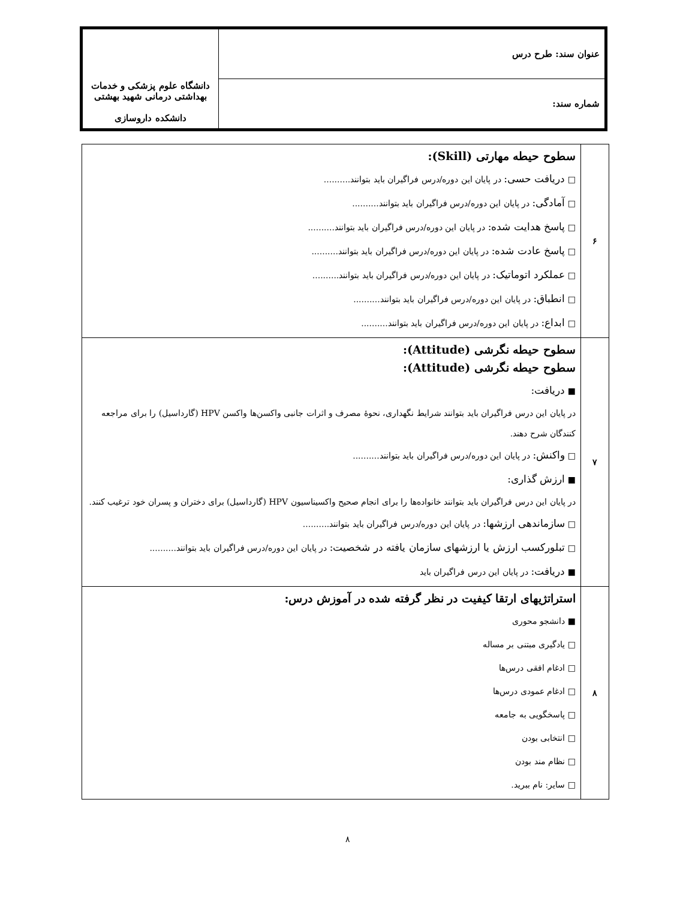| عنوان سند: طرح درس | دانشگاه علوم پزشکی و خدمات بهداشتی درمانی شهید بهشتی دانشکده داروسازی |
| شماره سند: | |
| ۶ | سطوح حیطه مهارتی (Skill): □ دریافت حسی: در پایان این دوره/درس فراگیران باید بتوانند.......... □ آمادگی: در پایان این دوره/درس فراگیران باید بتوانند.......... □ پاسخ هدایت شده: در پایان این دوره/درس فراگیران باید بتوانند.......... □ پاسخ عادت شده: در پایان این دوره/درس فراگیران باید بتوانند.......... □ عملکرد اتوماتیک: در پایان این دوره/درس فراگیران باید بتوانند.......... □ انطباق: در پایان این دوره/درس فراگیران باید بتوانند.......... □ ابداع: در پایان این دوره/درس فراگیران باید بتوانند.......... |
| ۷ | سطوح حیطه نگرشی (Attitude): سطوح حیطه نگرشی (Attitude): ■ دریافت: در پایان این درس فراگیران باید بتوانند شرایط نگهداری، نحوهٔ مصرف و اثرات جانبی واکسن‌ها واکسن HPV (گارداسیل) را برای مراجعه کنندگان شرح دهند. □ واکنش: در پایان این دوره/درس فراگیران باید بتوانند.......... ■ ارزش گذاری: در پایان این درس فراگیران باید بتوانند خانواده‌ها را برای انجام صحیح واکسیناسیون HPV (گارداسیل) برای دختران و پسران خود ترغیب کنند. □ سازماندهی ارزشها: در پایان این دوره/درس فراگیران باید بتوانند.......... □ تبلورکسب ارزش یا ارزشهای سازمان یافته در شخصیت: در پایان این دوره/درس فراگیران باید بتوانند.......... ■ دریافت: در پایان این درس فراگیران باید |
| ۸ | استراتژیهای ارتقا کیفیت در نظر گرفته شده در آموزش درس: ■ دانشجو محوری □ یادگیری مبتنی بر مساله □ ادغام افقی درس‌ها □ ادغام عمودی درس‌ها □ پاسخگویی به جامعه □ انتخابی بودن □ نظام مند بودن □ سایر: نام ببرید. |
۸